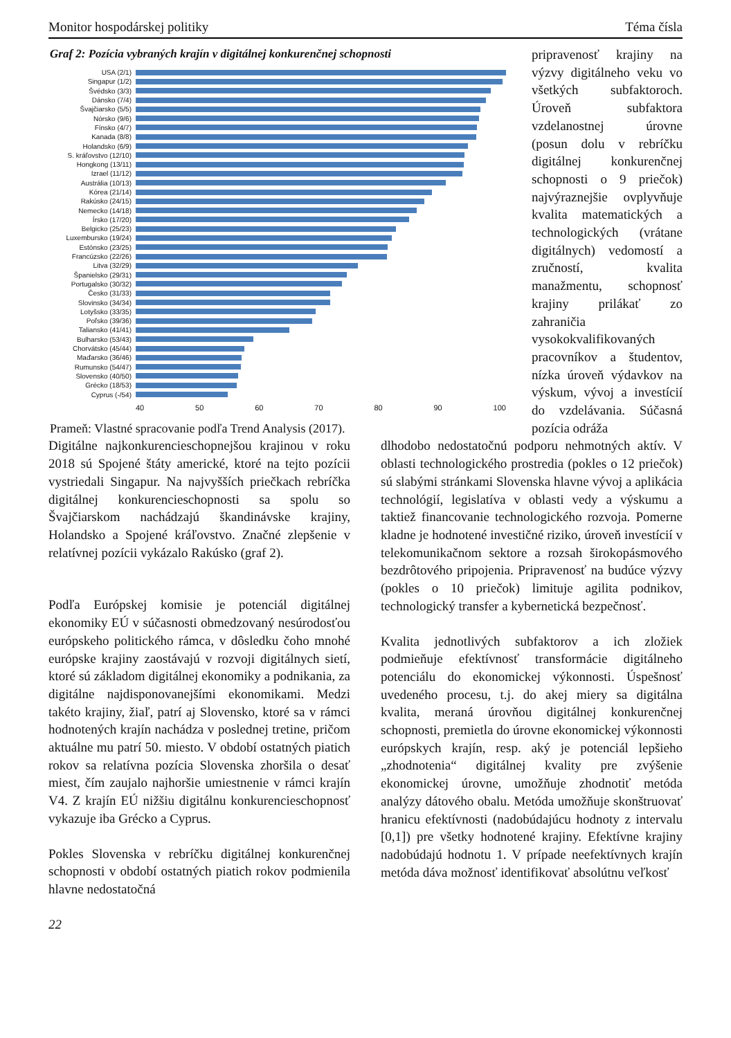Monitor hospodárskej politiky Téma čísla
Graf 2: Pozícia vybraných krajín v digitálnej konkurenčnej schopnosti
USA (2/1)
Singapur (1/2)
Švédsko (3/3)
Dánsko (7/4)
Švajčiarsko (5/5)
Nórsko (9/6)
Fínsko (4/7)
Kanada (8/8)
Holandsko (6/9)
S. kráľovstvo (12/10)
Hongkong (13/11)
Izrael (11/12)
Austrália (10/13)
Kórea (21/14)
Rakúsko (24/15)
Nemecko (14/18)
Írsko (17/20)
Belgicko (25/23)
Luxembursko (19/24)
Estónsko (23/25)
Francúzsko (22/26)
Litva (32/29)
Španielsko (29/31)
Portugalsko (30/32)
Česko (31/33)
Slovinsko (34/34)
Lotyšsko (33/35)
Poľsko (39/36)
Taliansko (41/41)
Bulharsko (53/43)
Chorvátsko (45/44)
Maďarsko (36/46)
Rumunsko (54/47)
Slovensko (40/50)
Grécko (18/53)
Cyprus (-/54)
40 50 60 70 80 90 100
Prameň: Vlastné spracovanie podľa Trend Analysis (2017).
pripravenosť krajiny na výzvy digitálneho veku vo všetkých subfaktoroch. Úroveň subfaktora vzdelanostnej úrovne (posun dolu v rebríčku digitálnej konkurenčnej schopnosti o 9 priečok) najvýraznejšie ovplyvňuje kvalita matematických a technologických (vrátane digitálnych) vedomostí a zručností, kvalita manažmentu, schopnosť krajiny prilákať zo zahraničia vysokokvalifikovaných pracovníkov a študentov, nízka úroveň výdavkov na výskum, vývoj a investícií do vzdelávania. Súčasná pozícia odráža
Digitálne najkonkurencieschopnejšou krajinou v roku 2018 sú Spojené štáty americké, ktoré na tejto pozícii vystriedali Singapur. Na najvyšších priečkach rebríčka digitálnej konkurencieschopnosti sa spolu so Švajčiarskom nachádzajú škandinávske krajiny, Holandsko a Spojené kráľovstvo. Značné zlepšenie v relatívnej pozícii vykázalo Rakúsko (graf 2).
Podľa Európskej komisie je potenciál digitálnej ekonomiky EÚ v súčasnosti obmedzovaný nesúrodosťou európskeho politického rámca, v dôsledku čoho mnohé európske krajiny zaostávajú v rozvoji digitálnych sietí, ktoré sú základom digitálnej ekonomiky a podnikania, za digitálne najdisponovanejšími ekonomikami. Medzi takéto krajiny, žiaľ, patrí aj Slovensko, ktoré sa v rámci hodnotených krajín nachádza v poslednej tretine, pričom aktuálne mu patrí 50. miesto. V období ostatných piatich rokov sa relatívna pozícia Slovenska zhoršila o desať miest, čím zaujalo najhoršie umiestnenie v rámci krajín V4. Z krajín EÚ nižšiu digitálnu konkurencieschopnosť vykazuje iba Grécko a Cyprus.
Pokles Slovenska v rebríčku digitálnej konkurenčnej schopnosti v období ostatných piatich rokov podmienila hlavne nedostatočná
22
dlhodobo nedostatočnú podporu nehmotných aktív. V oblasti technologického prostredia (pokles o 12 priečok) sú slabými stránkami Slovenska hlavne vývoj a aplikácia technológií, legislatíva v oblasti vedy a výskumu a taktiež financovanie technologického rozvoja. Pomerne kladne je hodnotené investičné riziko, úroveň investícií v telekomunikačnom sektore a rozsah širokopásmového bezdrôtového pripojenia. Pripravenosť na budúce výzvy (pokles o 10 priečok) limituje agilita podnikov, technologický transfer a kybernetická bezpečnosť.
Kvalita jednotlivých subfaktorov a ich zložiek podmieňuje efektívnosť transformácie digitálneho potenciálu do ekonomickej výkonnosti. Úspešnosť uvedeného procesu, t.j. do akej miery sa digitálna kvalita, meraná úrovňou digitálnej konkurenčnej schopnosti, premietla do úrovne ekonomickej výkonnosti európskych krajín, resp. aký je potenciál lepšieho „zhodnotenia“ digitálnej kvality pre zvýšenie ekonomickej úrovne, umožňuje zhodnotiť metóda analýzy dátového obalu. Metóda umožňuje skonštruovať hranicu efektívnosti (nadobúdajúcu hodnoty z intervalu [0,1]) pre všetky hodnotené krajiny. Efektívne krajiny nadobúdajú hodnotu 1. V prípade neefektívnych krajín metóda dáva možnosť identifikovať absolútnu veľkosť